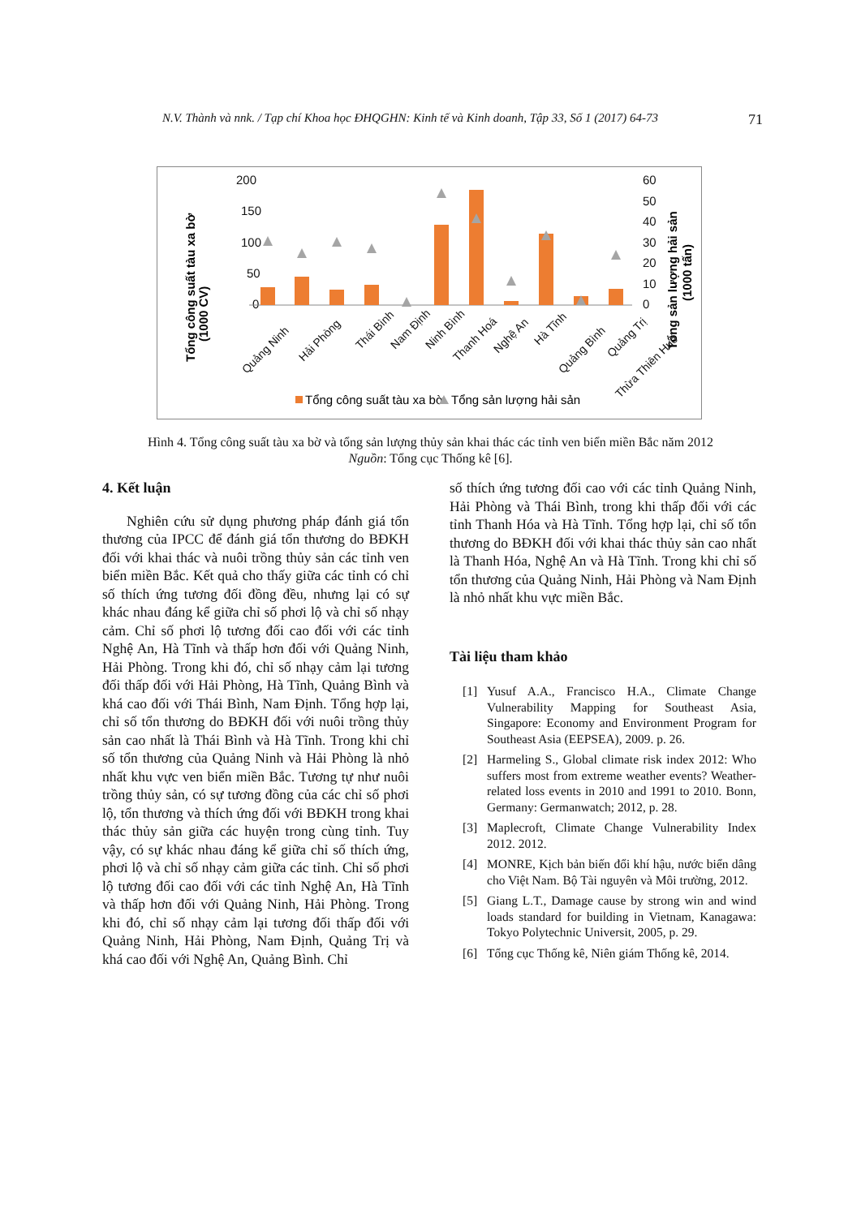N.V. Thành và nnk. / Tạp chí Khoa học ĐHQGHN: Kinh tế và Kinh doanh, Tập 33, Số 1 (2017) 64-73 71
200
150
100
50
0
60
50
40
30
20
10
0
Tổng công suất tàu xa bờ
(1000 CV)
Tổng sản lượng hải sản
(1000 tấn)
Quảng Ninh
Hải Phòng
Thái Bình
Nam Định
Ninh Bình
Thanh Hoá
Nghệ An
Hà Tĩnh
Quảng Bình
Quảng Trị
Thừa Thiên Huế
Tổng công suất tàu xa bờ
Tổng sản lượng hải sản
Hình 4. Tổng công suất tàu xa bờ và tổng sản lượng thủy sản khai thác các tỉnh ven biển miền Bắc năm 2012
Nguồn: Tổng cục Thống kê [6].
4. Kết luận
Nghiên cứu sử dụng phương pháp đánh giá tổn thương của IPCC để đánh giá tổn thương do BĐKH đối với khai thác và nuôi trồng thủy sản các tỉnh ven biển miền Bắc. Kết quả cho thấy giữa các tỉnh có chỉ số thích ứng tương đối đồng đều, nhưng lại có sự khác nhau đáng kể giữa chỉ số phơi lộ và chỉ số nhạy cảm. Chỉ số phơi lộ tương đối cao đối với các tỉnh Nghệ An, Hà Tĩnh và thấp hơn đối với Quảng Ninh, Hải Phòng. Trong khi đó, chỉ số nhạy cảm lại tương đối thấp đối với Hải Phòng, Hà Tĩnh, Quảng Bình và khá cao đối với Thái Bình, Nam Định. Tổng hợp lại, chỉ số tổn thương do BĐKH đối với nuôi trồng thủy sản cao nhất là Thái Bình và Hà Tĩnh. Trong khi chỉ số tổn thương của Quảng Ninh và Hải Phòng là nhỏ nhất khu vực ven biển miền Bắc. Tương tự như nuôi trồng thủy sản, có sự tương đồng của các chỉ số phơi lộ, tổn thương và thích ứng đối với BĐKH trong khai thác thủy sản giữa các huyện trong cùng tỉnh. Tuy vậy, có sự khác nhau đáng kể giữa chỉ số thích ứng, phơi lộ và chỉ số nhạy cảm giữa các tỉnh. Chỉ số phơi lộ tương đối cao đối với các tỉnh Nghệ An, Hà Tĩnh và thấp hơn đối với Quảng Ninh, Hải Phòng. Trong khi đó, chỉ số nhạy cảm lại tương đối thấp đối với Quảng Ninh, Hải Phòng, Nam Định, Quảng Trị và khá cao đối với Nghệ An, Quảng Bình. Chỉ
số thích ứng tương đối cao với các tỉnh Quảng Ninh, Hải Phòng và Thái Bình, trong khi thấp đối với các tỉnh Thanh Hóa và Hà Tĩnh. Tổng hợp lại, chỉ số tổn thương do BĐKH đối với khai thác thủy sản cao nhất là Thanh Hóa, Nghệ An và Hà Tĩnh. Trong khi chỉ số tổn thương của Quảng Ninh, Hải Phòng và Nam Định là nhỏ nhất khu vực miền Bắc.
Tài liệu tham khảo
[1] Yusuf A.A., Francisco H.A., Climate Change Vulnerability Mapping for Southeast Asia, Singapore: Economy and Environment Program for Southeast Asia (EEPSEA), 2009. p. 26.
[2] Harmeling S., Global climate risk index 2012: Who suffers most from extreme weather events? Weather-related loss events in 2010 and 1991 to 2010. Bonn, Germany: Germanwatch; 2012, p. 28.
[3] Maplecroft, Climate Change Vulnerability Index 2012. 2012.
[4] MONRE, Kịch bản biến đổi khí hậu, nước biển dâng cho Việt Nam. Bộ Tài nguyên và Môi trường, 2012.
[5] Giang L.T., Damage cause by strong win and wind loads standard for building in Vietnam, Kanagawa: Tokyo Polytechnic Universit, 2005, p. 29.
[6] Tổng cục Thống kê, Niên giám Thống kê, 2014.